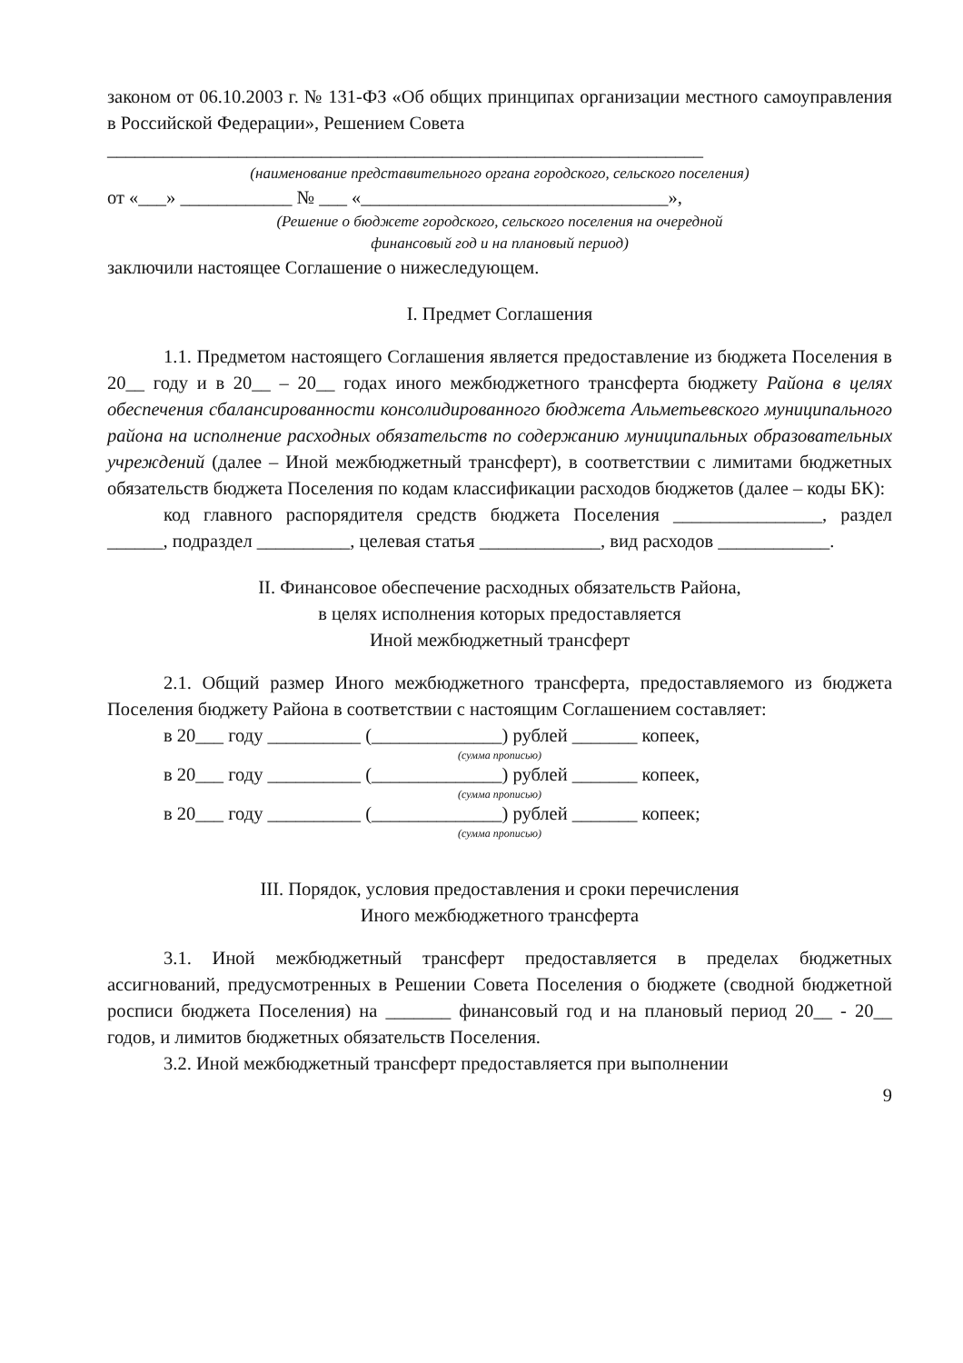законом от 06.10.2003 г. № 131-ФЗ «Об общих принципах организации местного самоуправления в Российской Федерации», Решением Совета
________________________________________________________________
(наименование представительного органа городского, сельского поселения)
от «___» ____________ № ___ «_________________________________»,
(Решение о бюджете городского, сельского поселения на очередной
финансовый год и на плановый период)
заключили настоящее Соглашение о нижеследующем.
I. Предмет Соглашения
1.1. Предметом настоящего Соглашения является предоставление из бюджета Поселения в 20__ году и в 20__ – 20__ годах иного межбюджетного трансферта бюджету Района в целях обеспечения сбалансированности консолидированного бюджета Альметьевского муниципального района на исполнение расходных обязательств по содержанию муниципальных образовательных учреждений (далее – Иной межбюджетный трансферт), в соответствии с лимитами бюджетных обязательств бюджета Поселения по кодам классификации расходов бюджетов (далее – коды БК):
код главного распорядителя средств бюджета Поселения ________________, раздел ______, подраздел __________, целевая статья _____________, вид расходов ____________.
II. Финансовое обеспечение расходных обязательств Района,
в целях исполнения которых предоставляется
Иной межбюджетный трансферт
2.1. Общий размер Иного межбюджетного трансферта, предоставляемого из бюджета Поселения бюджету Района в соответствии с настоящим Соглашением составляет:
в 20___ году __________ (______________) рублей _______ копеек,
(сумма прописью)
в 20___ году __________ (______________) рублей _______ копеек,
(сумма прописью)
в 20___ году __________ (______________) рублей _______ копеек;
(сумма прописью)
III. Порядок, условия предоставления и сроки перечисления
Иного межбюджетного трансферта
3.1. Иной межбюджетный трансферт предоставляется в пределах бюджетных ассигнований, предусмотренных в Решении Совета Поселения о бюджете (сводной бюджетной росписи бюджета Поселения) на _______ финансовый год и на плановый период 20__ - 20__ годов, и лимитов бюджетных обязательств Поселения.
3.2. Иной межбюджетный трансферт предоставляется при выполнении
9